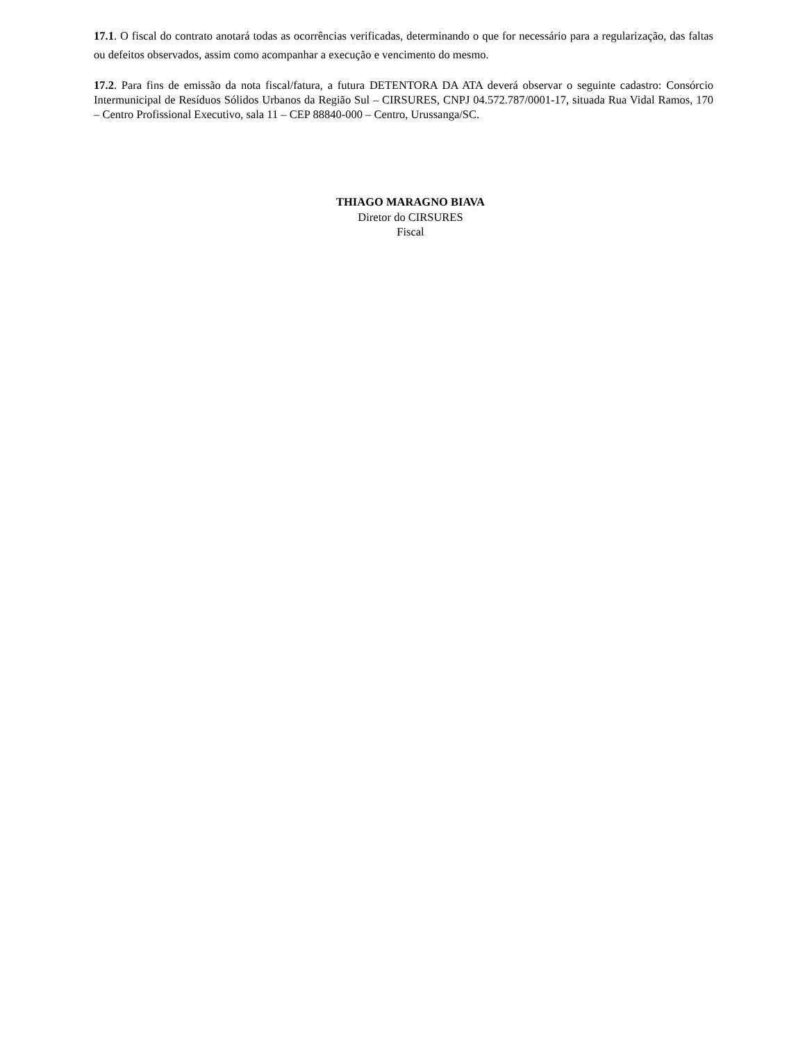17.1. O fiscal do contrato anotará todas as ocorrências verificadas, determinando o que for necessário para a regularização, das faltas ou defeitos observados, assim como acompanhar a execução e vencimento do mesmo.
17.2. Para fins de emissão da nota fiscal/fatura, a futura DETENTORA DA ATA deverá observar o seguinte cadastro: Consórcio Intermunicipal de Resíduos Sólidos Urbanos da Região Sul – CIRSURES, CNPJ 04.572.787/0001-17, situada Rua Vidal Ramos, 170 – Centro Profissional Executivo, sala 11 – CEP 88840-000 – Centro, Urussanga/SC.
THIAGO MARAGNO BIAVA
Diretor do CIRSURES
Fiscal